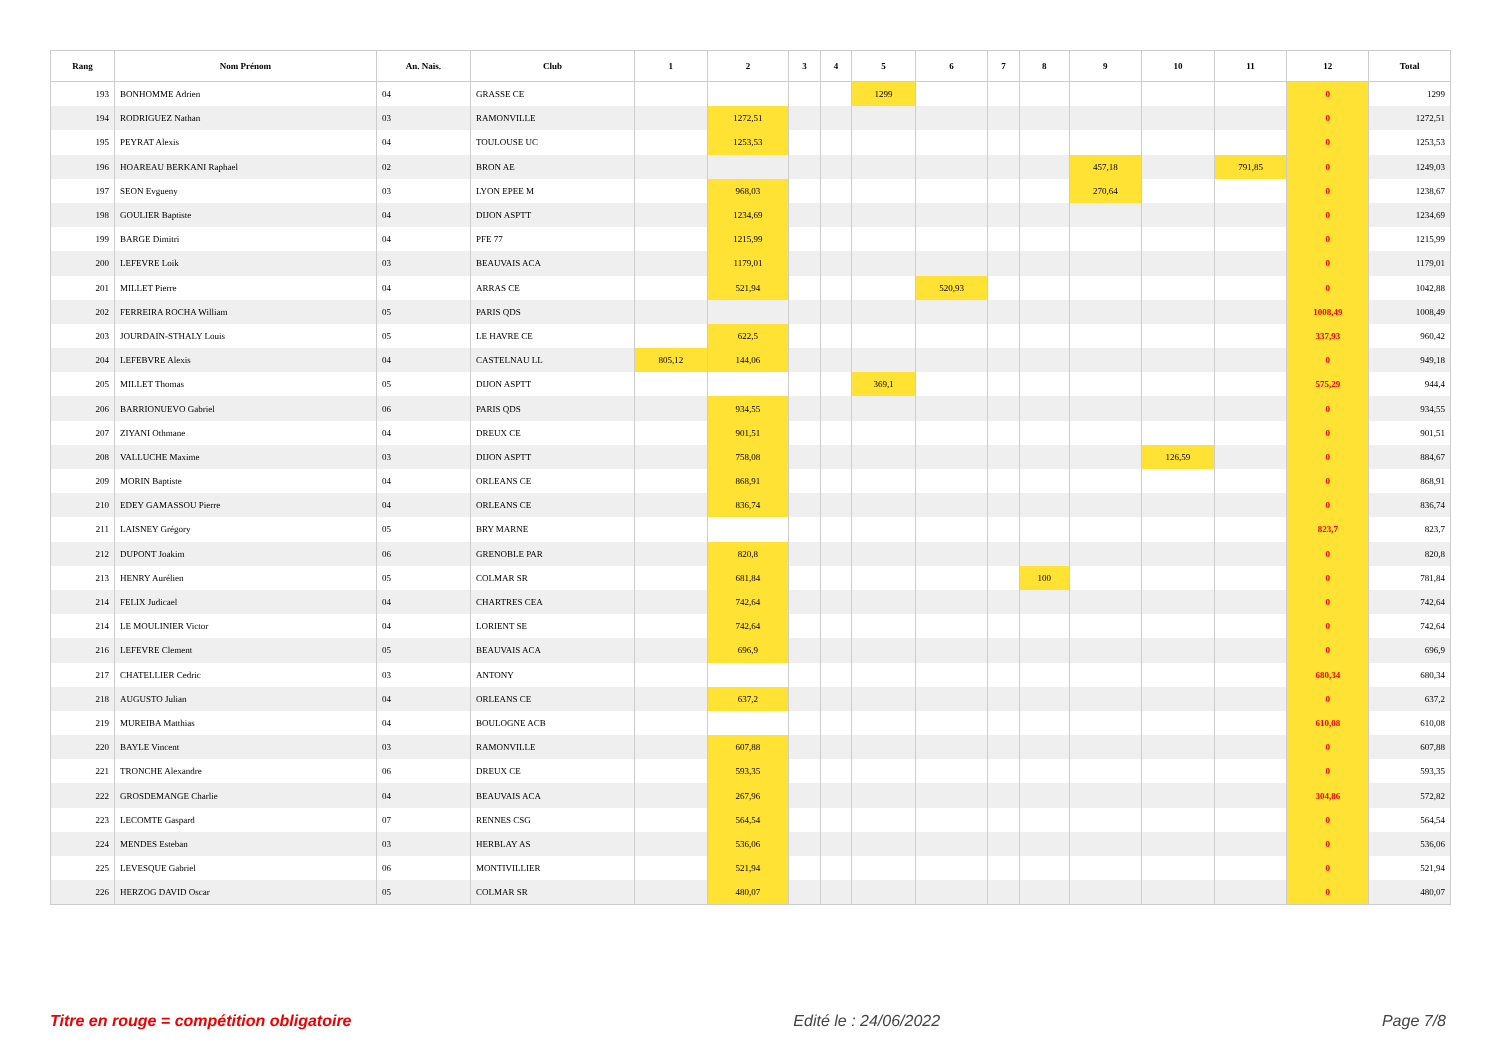| Rang | Nom Prénom | An. Nais. | Club | 1 | 2 | 3 | 4 | 5 | 6 | 7 | 8 | 9 | 10 | 11 | 12 | Total |
| --- | --- | --- | --- | --- | --- | --- | --- | --- | --- | --- | --- | --- | --- | --- | --- | --- |
| 193 | BONHOMME Adrien | 04 | GRASSE CE | | | | | 1299 | | | | | | | 0 | 1299 |
| 194 | RODRIGUEZ Nathan | 03 | RAMONVILLE | | 1272,51 | | | | | | | | | | 0 | 1272,51 |
| 195 | PEYRAT Alexis | 04 | TOULOUSE UC | | 1253,53 | | | | | | | | | | 0 | 1253,53 |
| 196 | HOAREAU BERKANI Raphael | 02 | BRON AE | | | | | | | | | 457,18 | | 791,85 | 0 | 1249,03 |
| 197 | SEON Evgueny | 03 | LYON EPEE M | | 968,03 | | | | | | | 270,64 | | | 0 | 1238,67 |
| 198 | GOULIER Baptiste | 04 | DIJON ASPTT | | 1234,69 | | | | | | | | | | 0 | 1234,69 |
| 199 | BARGE Dimitri | 04 | PFE 77 | | 1215,99 | | | | | | | | | | 0 | 1215,99 |
| 200 | LEFEVRE Loik | 03 | BEAUVAIS ACA | | 1179,01 | | | | | | | | | | 0 | 1179,01 |
| 201 | MILLET Pierre | 04 | ARRAS CE | | 521,94 | | | | 520,93 | | | | | | 0 | 1042,88 |
| 202 | FERREIRA ROCHA William | 05 | PARIS QDS | | | | | | | | | | | | 1008,49 | 1008,49 |
| 203 | JOURDAIN-STHALY Louis | 05 | LE HAVRE CE | | 622,5 | | | | | | | | | | 337,93 | 960,42 |
| 204 | LEFEBVRE Alexis | 04 | CASTELNAU LL | 805,12 | 144,06 | | | | | | | | | | 0 | 949,18 |
| 205 | MILLET Thomas | 05 | DIJON ASPTT | | | | | 369,1 | | | | | | | 575,29 | 944,4 |
| 206 | BARRIONUEVO Gabriel | 06 | PARIS QDS | | 934,55 | | | | | | | | | | 0 | 934,55 |
| 207 | ZIYANI Othmane | 04 | DREUX CE | | 901,51 | | | | | | | | | | 0 | 901,51 |
| 208 | VALLUCHE Maxime | 03 | DIJON ASPTT | | 758,08 | | | | | | | | 126,59 | | 0 | 884,67 |
| 209 | MORIN Baptiste | 04 | ORLEANS CE | | 868,91 | | | | | | | | | | 0 | 868,91 |
| 210 | EDEY GAMASSOU Pierre | 04 | ORLEANS CE | | 836,74 | | | | | | | | | | 0 | 836,74 |
| 211 | LAISNEY Grégory | 05 | BRY MARNE | | | | | | | | | | | | 823,7 | 823,7 |
| 212 | DUPONT Joakim | 06 | GRENOBLE PAR | | 820,8 | | | | | | | | | | 0 | 820,8 |
| 213 | HENRY Aurélien | 05 | COLMAR SR | | 681,84 | | | | | | 100 | | | | 0 | 781,84 |
| 214 | FELIX Judicael | 04 | CHARTRES CEA | | 742,64 | | | | | | | | | | 0 | 742,64 |
| 214 | LE MOULINIER Victor | 04 | LORIENT SE | | 742,64 | | | | | | | | | | 0 | 742,64 |
| 216 | LEFEVRE Clement | 05 | BEAUVAIS ACA | | 696,9 | | | | | | | | | | 0 | 696,9 |
| 217 | CHATELLIER Cedric | 03 | ANTONY | | | | | | | | | | | | 680,34 | 680,34 |
| 218 | AUGUSTO Julian | 04 | ORLEANS CE | | 637,2 | | | | | | | | | | 0 | 637,2 |
| 219 | MUREIBA Matthias | 04 | BOULOGNE ACB | | | | | | | | | | | | 610,08 | 610,08 |
| 220 | BAYLE Vincent | 03 | RAMONVILLE | | 607,88 | | | | | | | | | | 0 | 607,88 |
| 221 | TRONCHE Alexandre | 06 | DREUX CE | | 593,35 | | | | | | | | | | 0 | 593,35 |
| 222 | GROSDEMANGE Charlie | 04 | BEAUVAIS ACA | | 267,96 | | | | | | | | | | 304,86 | 572,82 |
| 223 | LECOMTE Gaspard | 07 | RENNES CSG | | 564,54 | | | | | | | | | | 0 | 564,54 |
| 224 | MENDES Esteban | 03 | HERBLAY AS | | 536,06 | | | | | | | | | | 0 | 536,06 |
| 225 | LEVESQUE Gabriel | 06 | MONTIVILLIER | | 521,94 | | | | | | | | | | 0 | 521,94 |
| 226 | HERZOG DAVID Oscar | 05 | COLMAR SR | | 480,07 | | | | | | | | | | 0 | 480,07 |
Titre en rouge = compétition obligatoire Edité le : 24/06/2022 Page 7/8